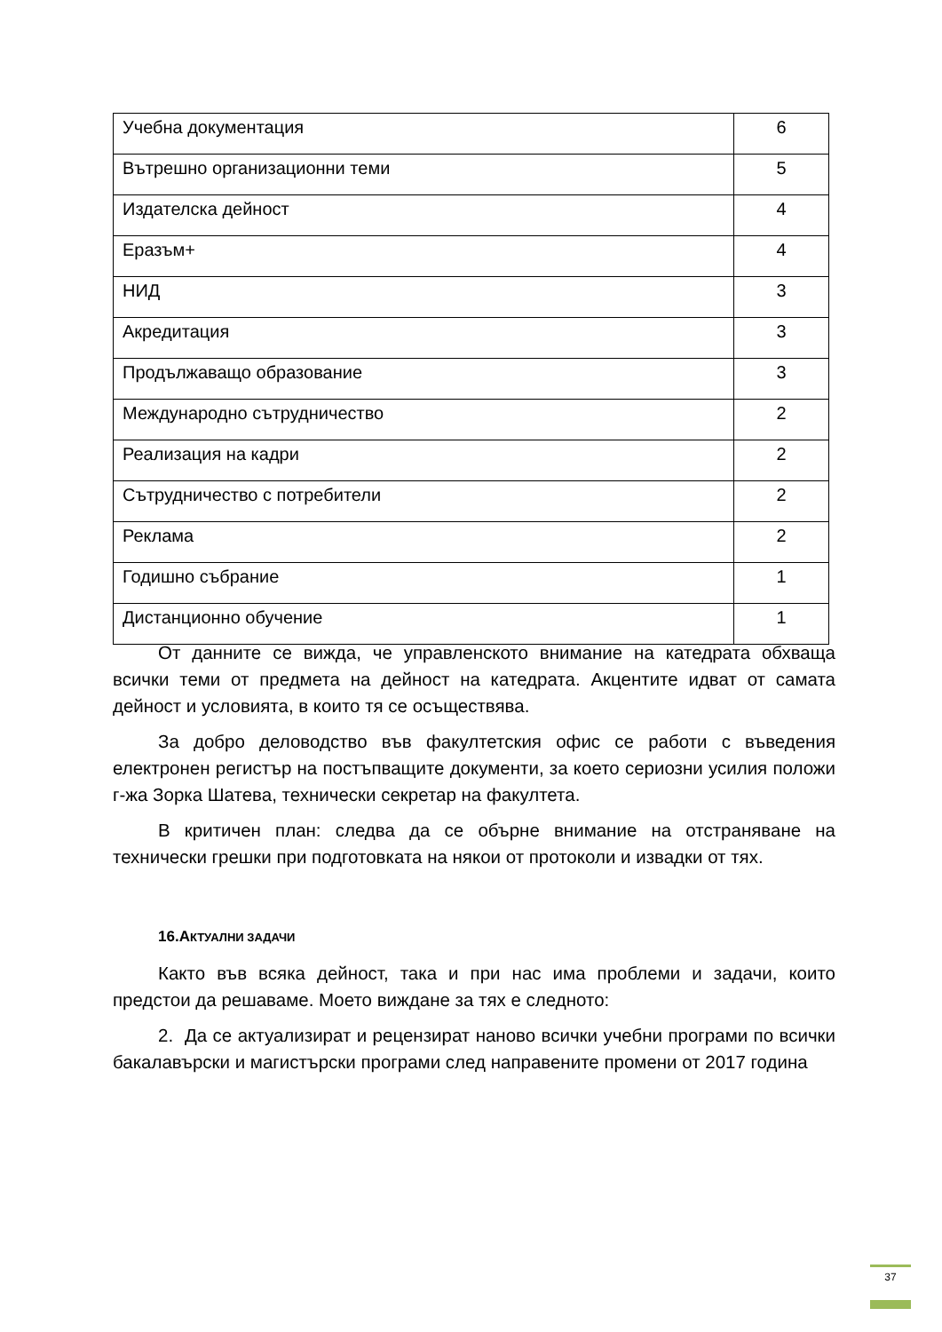| Учебна документация | 6 |
| Вътрешно организационни теми | 5 |
| Издателска дейност | 4 |
| Еразъм+ | 4 |
| НИД | 3 |
| Акредитация | 3 |
| Продължаващо образование | 3 |
| Международно сътрудничество | 2 |
| Реализация на кадри | 2 |
| Сътрудничество с потребители | 2 |
| Реклама | 2 |
| Годишно събрание | 1 |
| Дистанционно обучение | 1 |
От данните се вижда, че управленското внимание на катедрата обхваща всички теми от предмета на дейност на катедрата. Акцентите идват от самата дейност и условията, в които тя се осъществява.
За добро деловодство във факултетския офис се работи с въведения електронен регистър на постъпващите документи, за което сериозни усилия положи г-жа Зорка Шатева, технически секретар на факултета.
В критичен план: следва да се обърне внимание на отстраняване на технически грешки при подготовката на някои от протоколи и извадки от тях.
16.АКТУАЛНИ ЗАДАЧИ
Както във всяка дейност, така и при нас има проблеми и задачи, които предстои да решаваме. Моето виждане за тях е следното:
2. Да се актуализират и рецензират наново всички учебни програми по всички бакалавърски и магистърски програми след направените промени от 2017 година
37